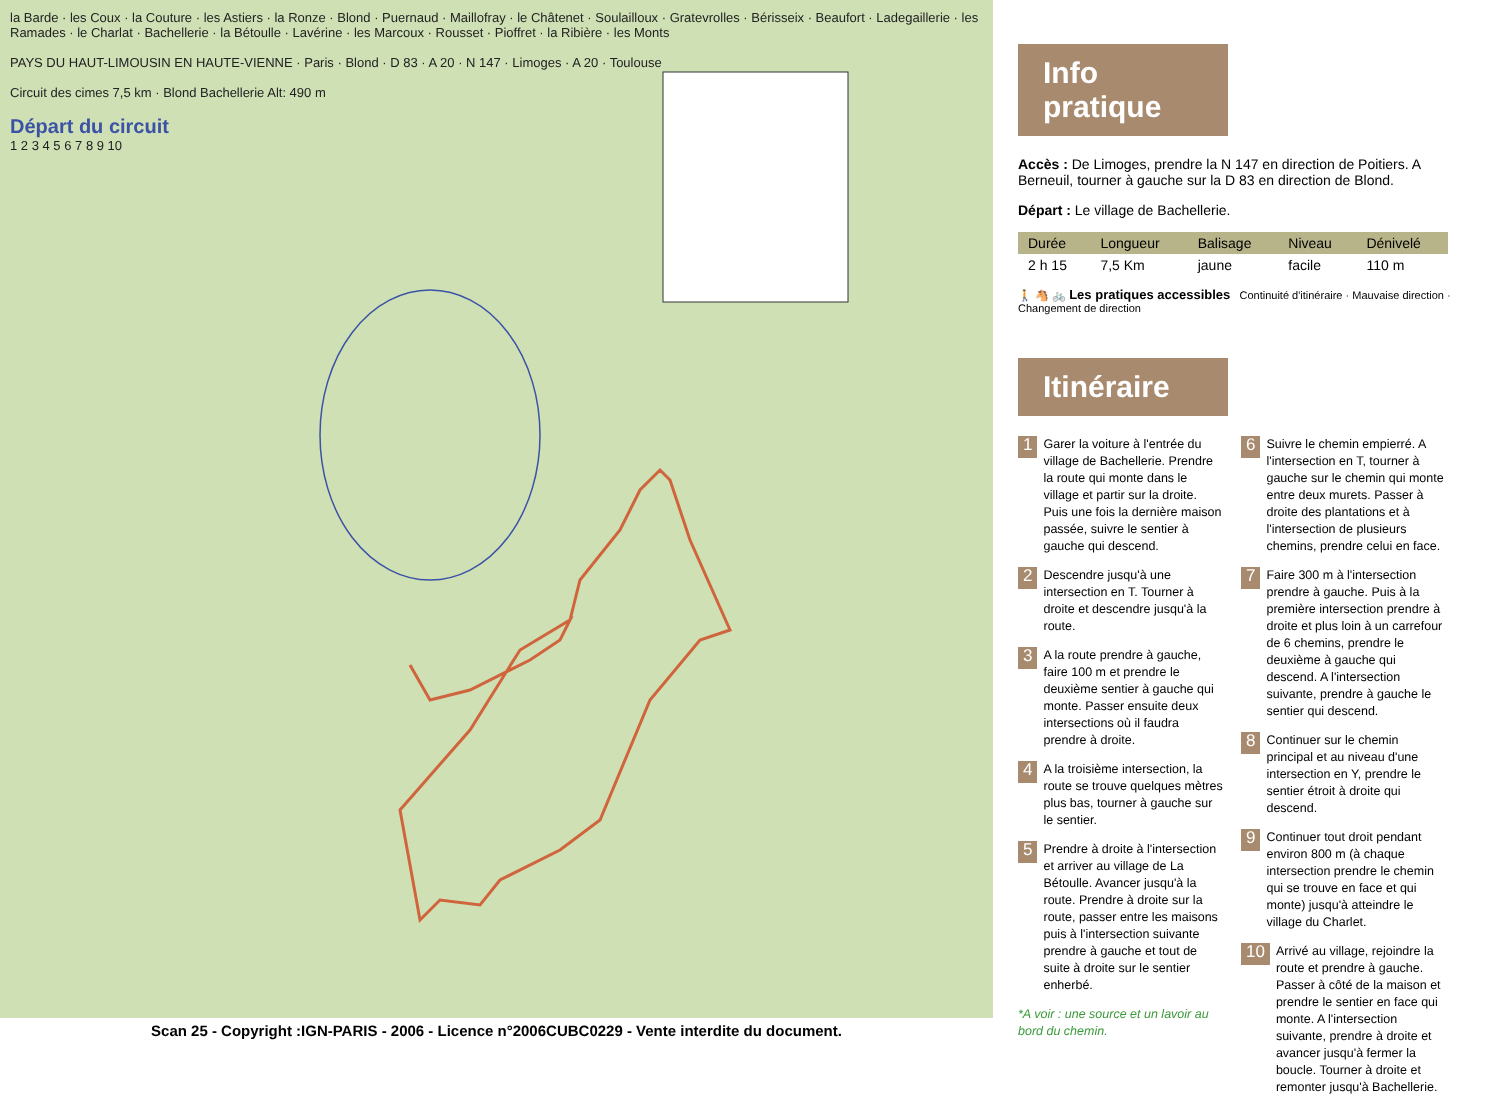la Barde · les Coux · la Couture · les Astiers · la Ronze · Blond · Puernaud · Maillofray · le Châtenet · Soulailloux · Gratevrolles · Bérisseix · Beaufort · Ladegaillerie · les Ramades · le Charlat · Bachellerie · la Bétoulle · Lavérine · les Marcoux · Rousset · Pioffret · la Ribière · les Monts
PAYS DU HAUT-LIMOUSIN EN HAUTE-VIENNE · Paris · Blond · D 83 · A 20 · N 147 · Limoges · A 20 · Toulouse
Circuit des cimes 7,5 km · Blond Bachellerie Alt: 490 m
Départ du circuit
1 2 3 4 5 6 7 8 9 10
Scan 25 - Copyright :IGN-PARIS - 2006 - Licence n°2006CUBC0229 - Vente interdite du document.
Info pratique
Accès : De Limoges, prendre la N 147 en direction de Poitiers. A Berneuil, tourner à gauche sur la D 83 en direction de Blond.
Départ : Le village de Bachellerie.
| Durée | Longueur | Balisage | Niveau | Dénivelé |
| --- | --- | --- | --- | --- |
| 2 h 15 | 7,5 Km | jaune | facile | 110 m |
🚶 🐴 🚲 Les pratiques accessibles Continuité d'itinéraire · Mauvaise direction · Changement de direction
Itinéraire
1 Garer la voiture à l'entrée du village de Bachellerie. Prendre la route qui monte dans le village et partir sur la droite. Puis une fois la dernière maison passée, suivre le sentier à gauche qui descend.
2 Descendre jusqu'à une intersection en T. Tourner à droite et descendre jusqu'à la route.
3 A la route prendre à gauche, faire 100 m et prendre le deuxième sentier à gauche qui monte. Passer ensuite deux intersections où il faudra prendre à droite.
4 A la troisième intersection, la route se trouve quelques mètres plus bas, tourner à gauche sur le sentier.
5 Prendre à droite à l'intersection et arriver au village de La Bétoulle. Avancer jusqu'à la route. Prendre à droite sur la route, passer entre les maisons puis à l'intersection suivante prendre à gauche et tout de suite à droite sur le sentier enherbé.
*A voir : une source et un lavoir au bord du chemin.
6 Suivre le chemin empierré. A l'intersection en T, tourner à gauche sur le chemin qui monte entre deux murets. Passer à droite des plantations et à l'intersection de plusieurs chemins, prendre celui en face.
7 Faire 300 m à l'intersection prendre à gauche. Puis à la première intersection prendre à droite et plus loin à un carrefour de 6 chemins, prendre le deuxième à gauche qui descend. A l'intersection suivante, prendre à gauche le sentier qui descend.
8 Continuer sur le chemin principal et au niveau d'une intersection en Y, prendre le sentier étroit à droite qui descend.
9 Continuer tout droit pendant environ 800 m (à chaque intersection prendre le chemin qui se trouve en face et qui monte) jusqu'à atteindre le village du Charlet.
10 Arrivé au village, rejoindre la route et prendre à gauche. Passer à côté de la maison et prendre le sentier en face qui monte. A l'intersection suivante, prendre à droite et avancer jusqu'à fermer la boucle. Tourner à droite et remonter jusqu'à Bachellerie.